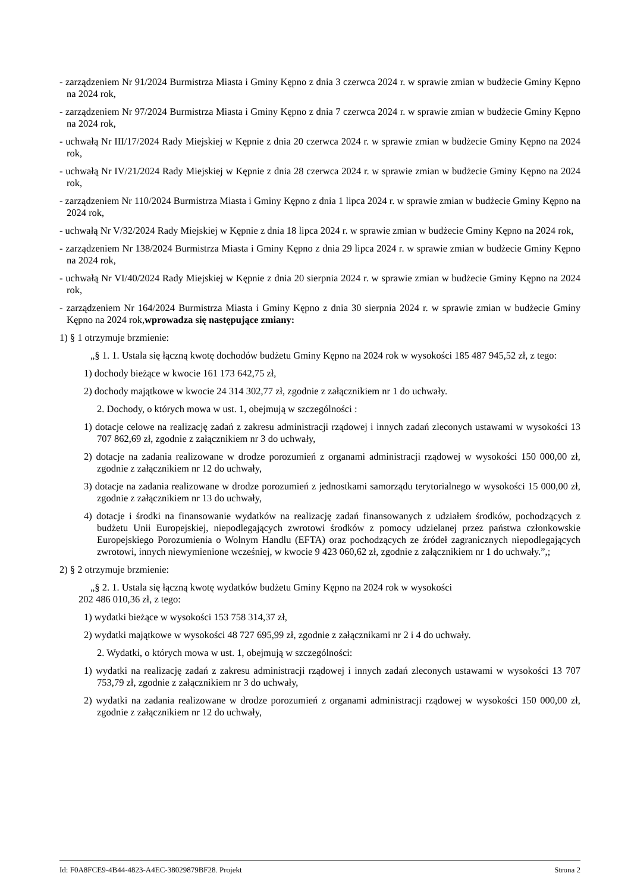- zarządzeniem Nr 91/2024 Burmistrza Miasta i Gminy Kępno z dnia 3 czerwca 2024 r. w sprawie zmian w budżecie Gminy Kępno na 2024 rok,
- zarządzeniem Nr 97/2024 Burmistrza Miasta i Gminy Kępno z dnia 7 czerwca 2024 r. w sprawie zmian w budżecie Gminy Kępno na 2024 rok,
- uchwałą Nr III/17/2024 Rady Miejskiej w Kępnie z dnia 20 czerwca 2024 r. w sprawie zmian w budżecie Gminy Kępno na 2024 rok,
- uchwałą Nr IV/21/2024 Rady Miejskiej w Kępnie z dnia 28 czerwca 2024 r. w sprawie zmian w budżecie Gminy Kępno na 2024 rok,
- zarządzeniem Nr 110/2024 Burmistrza Miasta i Gminy Kępno z dnia 1 lipca 2024 r. w sprawie zmian w budżecie Gminy Kępno na 2024 rok,
- uchwałą Nr V/32/2024 Rady Miejskiej w Kępnie z dnia 18 lipca 2024 r. w sprawie zmian w budżecie Gminy Kępno na 2024 rok,
- zarządzeniem Nr 138/2024 Burmistrza Miasta i Gminy Kępno z dnia 29 lipca 2024 r. w sprawie zmian w budżecie Gminy Kępno na 2024 rok,
- uchwałą Nr VI/40/2024 Rady Miejskiej w Kępnie z dnia 20 sierpnia 2024 r. w sprawie zmian w budżecie Gminy Kępno na 2024 rok,
- zarządzeniem Nr 164/2024 Burmistrza Miasta i Gminy Kępno z dnia 30 sierpnia 2024 r. w sprawie zmian w budżecie Gminy Kępno na 2024 rok,wprowadza się następujące zmiany:
1) § 1 otrzymuje brzmienie:
„§ 1. 1. Ustala się łączną kwotę dochodów budżetu Gminy Kępno na 2024 rok w wysokości 185 487 945,52 zł, z tego:
1) dochody bieżące w kwocie 161 173 642,75 zł,
2) dochody majątkowe w kwocie 24 314 302,77 zł, zgodnie z załącznikiem nr 1 do uchwały.
2. Dochody, o których mowa w ust. 1, obejmują w szczególności :
1) dotacje celowe na realizację zadań z zakresu administracji rządowej i innych zadań zleconych ustawami w wysokości 13 707 862,69 zł, zgodnie z załącznikiem nr 3 do uchwały,
2) dotacje na zadania realizowane w drodze porozumień z organami administracji rządowej w wysokości 150 000,00 zł, zgodnie z załącznikiem nr 12 do uchwały,
3) dotacje na zadania realizowane w drodze porozumień z jednostkami samorządu terytorialnego w wysokości 15 000,00 zł, zgodnie z załącznikiem nr 13 do uchwały,
4) dotacje i środki na finansowanie wydatków na realizację zadań finansowanych z udziałem środków, pochodzących z budżetu Unii Europejskiej, niepodlegających zwrotowi środków z pomocy udzielanej przez państwa członkowskie Europejskiego Porozumienia o Wolnym Handlu (EFTA) oraz pochodzących ze źródeł zagranicznych niepodlegających zwrotowi, innych niewymienione wcześniej, w kwocie 9 423 060,62 zł, zgodnie z załącznikiem nr 1 do uchwały.”,;
2) § 2 otrzymuje brzmienie:
„§ 2. 1. Ustala się łączną kwotę wydatków budżetu Gminy Kępno na 2024 rok w wysokości
202 486 010,36 zł, z tego:
1) wydatki bieżące w wysokości 153 758 314,37 zł,
2) wydatki majątkowe w wysokości 48 727 695,99 zł, zgodnie z załącznikami nr 2 i 4 do uchwały.
2. Wydatki, o których mowa w ust. 1, obejmują w szczególności:
1) wydatki na realizację zadań z zakresu administracji rządowej i innych zadań zleconych ustawami w wysokości 13 707 753,79 zł, zgodnie z załącznikiem nr 3 do uchwały,
2) wydatki na zadania realizowane w drodze porozumień z organami administracji rządowej w wysokości 150 000,00 zł, zgodnie z załącznikiem nr 12 do uchwały,
Id: F0A8FCE9-4B44-4823-A4EC-38029879BF28. Projekt Strona 2